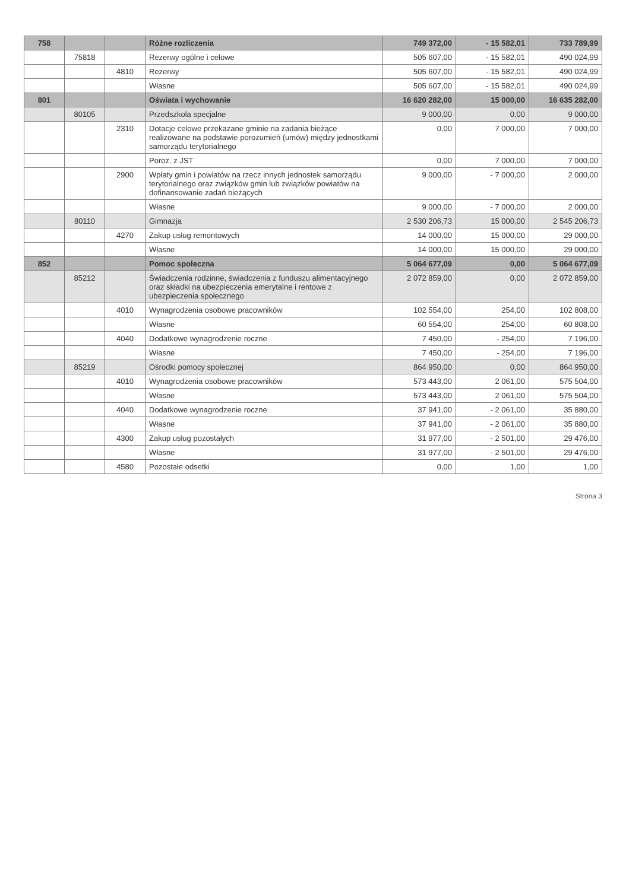| 758 | | | Różne rozliczenia | 749 372,00 | - 15 582,01 | 733 789,99 |
| | 75818 | | Rezerwy ogólne i celowe | 505 607,00 | - 15 582,01 | 490 024,99 |
| | | 4810 | Rezerwy | 505 607,00 | - 15 582,01 | 490 024,99 |
| | | | Własne | 505 607,00 | - 15 582,01 | 490 024,99 |
| 801 | | | Oświata i wychowanie | 16 620 282,00 | 15 000,00 | 16 635 282,00 |
| | 80105 | | Przedszkola specjalne | 9 000,00 | 0,00 | 9 000,00 |
| | | 2310 | Dotacje celowe przekazane gminie na zadania bieżące realizowane na podstawie porozumień (umów) między jednostkami samorządu terytorialnego | 0,00 | 7 000,00 | 7 000,00 |
| | | | Poroz. z JST | 0,00 | 7 000,00 | 7 000,00 |
| | | 2900 | Wpłaty gmin i powiatów na rzecz innych jednostek samorządu terytorialnego oraz związków gmin lub związków powiatów na dofinansowanie zadań bieżących | 9 000,00 | - 7 000,00 | 2 000,00 |
| | | | Własne | 9 000,00 | - 7 000,00 | 2 000,00 |
| | 80110 | | Gimnazja | 2 530 206,73 | 15 000,00 | 2 545 206,73 |
| | | 4270 | Zakup usług remontowych | 14 000,00 | 15 000,00 | 29 000,00 |
| | | | Własne | 14 000,00 | 15 000,00 | 29 000,00 |
| 852 | | | Pomoc społeczna | 5 064 677,09 | 0,00 | 5 064 677,09 |
| | 85212 | | Świadczenia rodzinne, świadczenia z funduszu alimentacyjnego oraz składki na ubezpieczenia emerytalne i rentowe z ubezpieczenia społecznego | 2 072 859,00 | 0,00 | 2 072 859,00 |
| | | 4010 | Wynagrodzenia osobowe pracowników | 102 554,00 | 254,00 | 102 808,00 |
| | | | Własne | 60 554,00 | 254,00 | 60 808,00 |
| | | 4040 | Dodatkowe wynagrodzenie roczne | 7 450,00 | - 254,00 | 7 196,00 |
| | | | Własne | 7 450,00 | - 254,00 | 7 196,00 |
| | 85219 | | Ośrodki pomocy społecznej | 864 950,00 | 0,00 | 864 950,00 |
| | | 4010 | Wynagrodzenia osobowe pracowników | 573 443,00 | 2 061,00 | 575 504,00 |
| | | | Własne | 573 443,00 | 2 061,00 | 575 504,00 |
| | | 4040 | Dodatkowe wynagrodzenie roczne | 37 941,00 | - 2 061,00 | 35 880,00 |
| | | | Własne | 37 941,00 | - 2 061,00 | 35 880,00 |
| | | 4300 | Zakup usług pozostałych | 31 977,00 | - 2 501,00 | 29 476,00 |
| | | | Własne | 31 977,00 | - 2 501,00 | 29 476,00 |
| | | 4580 | Pozostałe odsetki | 0,00 | 1,00 | 1,00 |
Strona 3